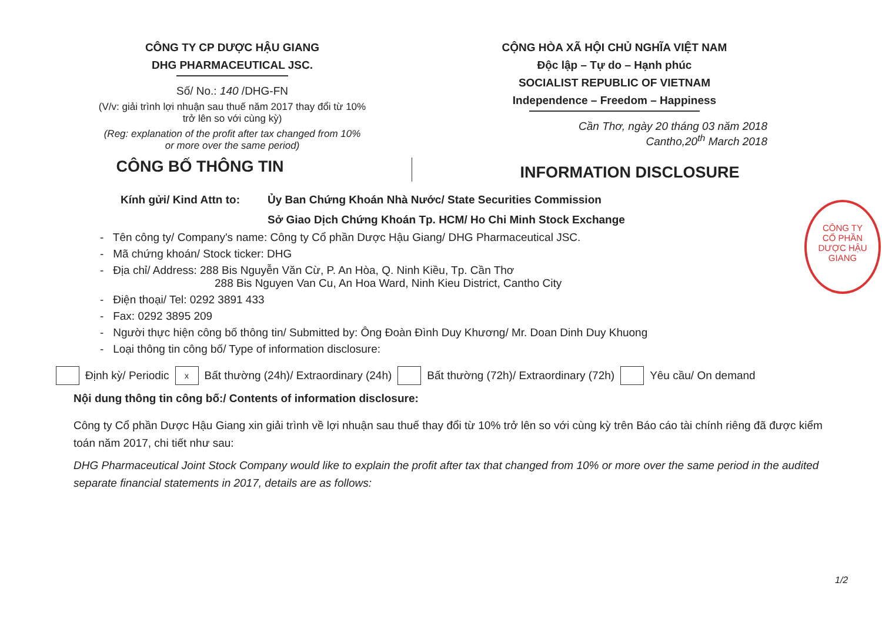CÔNG TY CP DƯỢC HẬU GIANG
DHG PHARMACEUTICAL JSC.
Số/ No.: 140 /DHG-FN
(V/v: giải trình lợi nhuận sau thuế năm 2017 thay đổi từ 10%
trở lên so với cùng kỳ)
(Reg: explanation of the profit after tax changed from 10%
or more over the same period)
CỘNG HÒA XÃ HỘI CHỦ NGHĨA VIỆT NAM
Độc lập – Tự do – Hạnh phúc
SOCIALIST REPUBLIC OF VIETNAM
Independence – Freedom – Happiness
Cần Thơ, ngày 20 tháng 03 năm 2018
Cantho,20<sup>th</sup> March 2018
CÔNG BỐ THÔNG TIN
INFORMATION DISCLOSURE
Kính gửi/ Kind Attn to:
Ủy Ban Chứng Khoán Nhà Nước/ State Securities Commission
Sở Giao Dịch Chứng Khoán Tp. HCM/ Ho Chi Minh Stock Exchange
- Tên công ty/ Company's name: Công ty Cổ phần Dược Hậu Giang/ DHG Pharmaceutical JSC.
- Mã chứng khoán/ Stock ticker: DHG
- Địa chỉ/ Address: 288 Bis Nguyễn Văn Cừ, P. An Hòa, Q. Ninh Kiều, Tp. Cần Thơ
288 Bis Nguyen Van Cu, An Hoa Ward, Ninh Kieu District, Cantho City
- Điện thoại/ Tel: 0292 3891 433
- Fax: 0292 3895 209
- Người thực hiện công bố thông tin/ Submitted by: Ông Đoàn Đình Duy Khương/ Mr. Doan Dinh Duy Khuong
- Loại thông tin công bố/ Type of information disclosure:
Định kỳ/ Periodic x Bất thường (24h)/ Extraordinary (24h) Bất thường (72h)/ Extraordinary (72h) Yêu cầu/ On demand
Nội dung thông tin công bố:/ Contents of information disclosure:
Công ty Cổ phần Dược Hậu Giang xin giải trình về lợi nhuận sau thuế thay đổi từ 10% trở lên so với cùng kỳ trên Báo cáo tài chính riêng đã được kiểm toán năm 2017, chi tiết như sau:
DHG Pharmaceutical Joint Stock Company would like to explain the profit after tax that changed from 10% or more over the same period in the audited separate financial statements in 2017, details are as follows:
1/2
CÔNG TY
CỔ PHẦN
DƯỢC HẬU GIANG